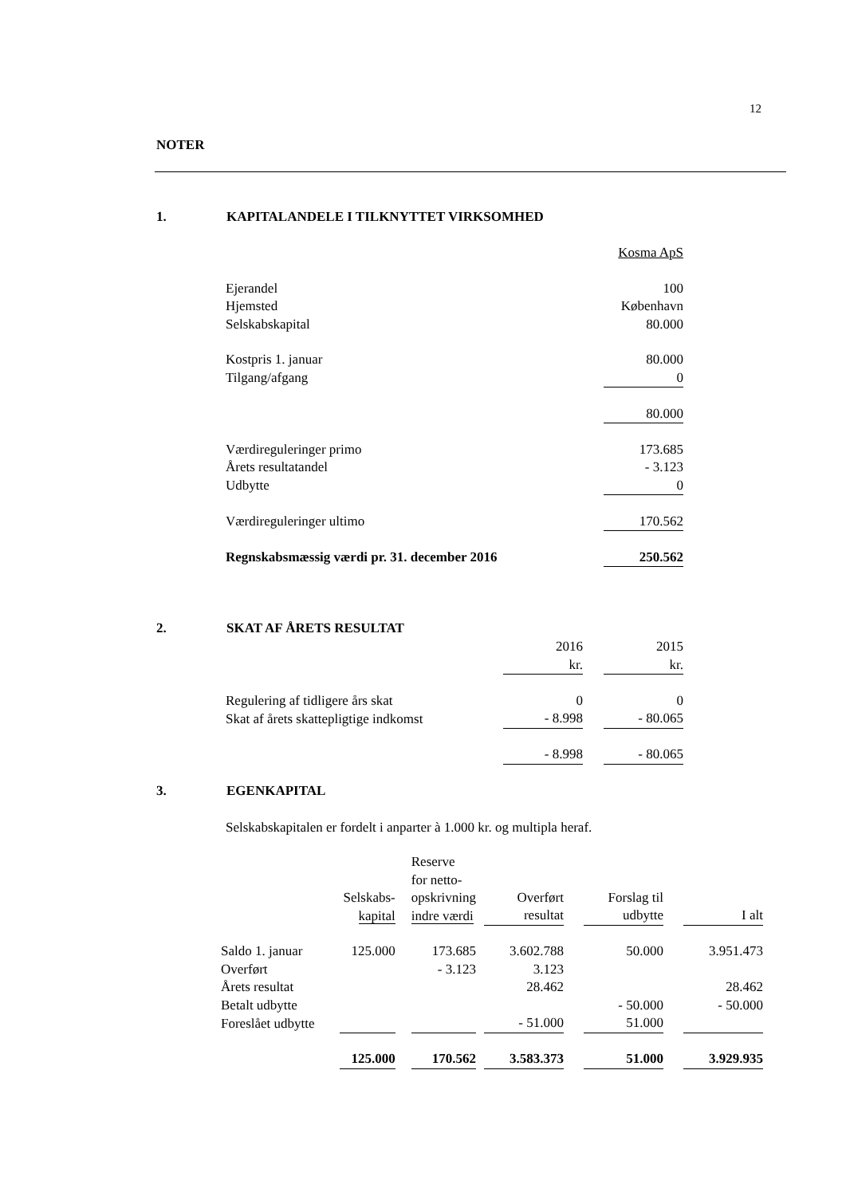12
NOTER
1. KAPITALANDELE I TILKNYTTET VIRKSOMHED
| | Kosma ApS |
| Ejerandel | 100 |
| Hjemsted | København |
| Selskabskapital | 80.000 |
| Kostpris 1. januar | 80.000 |
| Tilgang/afgang | 0 |
| | 80.000 |
| Værdireguleringer primo | 173.685 |
| Årets resultatandel | - 3.123 |
| Udbytte | 0 |
| Værdireguleringer ultimo | 170.562 |
| Regnskabsmæssig værdi pr. 31. december 2016 | 250.562 |
2. SKAT AF ÅRETS RESULTAT
| | 2016 | | 2015 |
| | kr. | | kr. |
| Regulering af tidligere års skat | 0 | | 0 |
| Skat af årets skattepligtige indkomst | - 8.998 | | - 80.065 |
| | - 8.998 | | - 80.065 |
3. EGENKAPITAL
Selskabskapitalen er fordelt i anparter à 1.000 kr. og multipla heraf.
| | Selskabs- kapital | | Reserve for netto- opskrivning indre værdi | | Overført resultat | | Forslag til udbytte | | I alt |
| Saldo 1. januar | 125.000 | | 173.685 | | 3.602.788 | | 50.000 | | 3.951.473 |
| Overført | | | - 3.123 | | 3.123 | | | | |
| Årets resultat | | | | | 28.462 | | | | 28.462 |
| Betalt udbytte | | | | | | | - 50.000 | | - 50.000 |
| Foreslået udbytte | | | | | - 51.000 | | 51.000 | | |
| | 125.000 | | 170.562 | | 3.583.373 | | 51.000 | | 3.929.935 |